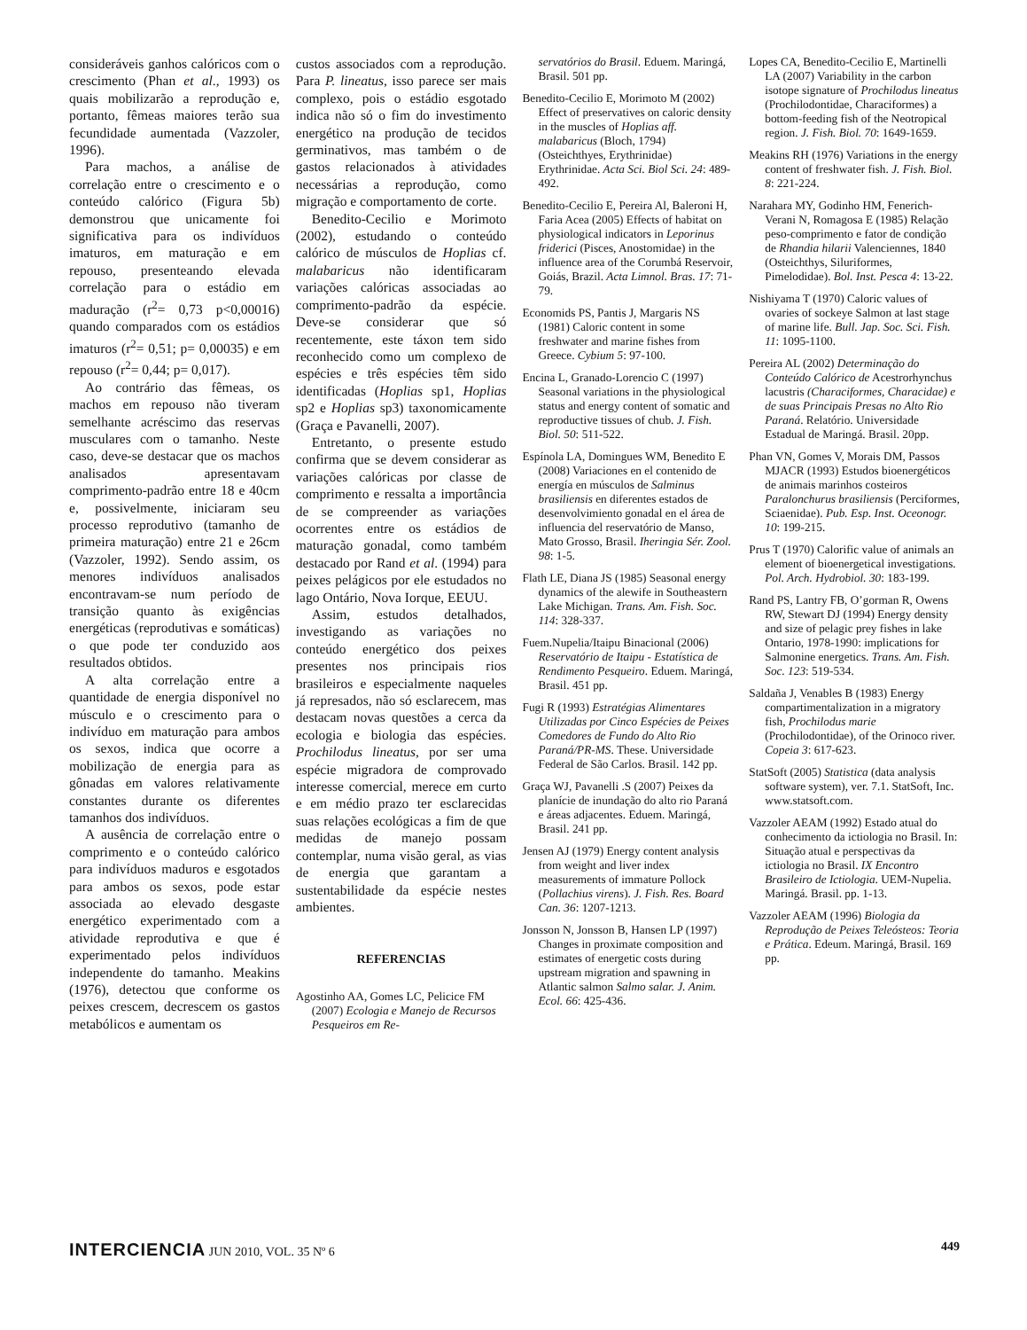consideráveis ganhos calóricos com o crescimento (Phan et al., 1993) os quais mobilizarão a reprodução e, portanto, fêmeas maiores terão sua fecundidade aumentada (Vazzoler, 1996).
Para machos, a análise de correlação entre o crescimento e o conteúdo calórico (Figura 5b) demonstrou que unicamente foi significativa para os indivíduos imaturos, em maturação e em repouso, presenteando elevada correlação para o estádio em maduração (r<sup>2</sup>= 0,73 p<0,00016) quando comparados com os estádios imaturos (r<sup>2</sup>= 0,51; p= 0,00035) e em repouso (r<sup>2</sup>= 0,44; p= 0,017).
Ao contrário das fêmeas, os machos em repouso não tiveram semelhante acréscimo das reservas musculares com o tamanho. Neste caso, deve-se destacar que os machos analisados apresentavam comprimento-padrão entre 18 e 40cm e, possivelmente, iniciaram seu processo reprodutivo (tamanho de primeira maturação) entre 21 e 26cm (Vazzoler, 1992). Sendo assim, os menores indivíduos analisados encontravam-se num período de transição quanto às exigências energéticas (reprodutivas e somáticas) o que pode ter conduzido aos resultados obtidos.
A alta correlação entre a quantidade de energia disponível no músculo e o crescimento para o indivíduo em maturação para ambos os sexos, indica que ocorre a mobilização de energia para as gônadas em valores relativamente constantes durante os diferentes tamanhos dos indivíduos.
A ausência de correlação entre o comprimento e o conteúdo calórico para indivíduos maduros e esgotados para ambos os sexos, pode estar associada ao elevado desgaste energético experimentado com a atividade reprodutiva e que é experimentado pelos indivíduos independente do tamanho. Meakins (1976), detectou que conforme os peixes crescem, decrescem os gastos metabólicos e aumentam os
custos associados com a reprodução. Para P. lineatus, isso parece ser mais complexo, pois o estádio esgotado indica não só o fim do investimento energético na produção de tecidos germinativos, mas também o de gastos relacionados à atividades necessárias a reprodução, como migração e comportamento de corte.
Benedito-Cecilio e Morimoto (2002), estudando o conteúdo calórico de músculos de Hoplias cf. malabaricus não identificaram variações calóricas associadas ao comprimento-padrão da espécie. Deve-se considerar que só recentemente, este táxon tem sido reconhecido como um complexo de espécies e três espécies têm sido identificadas (Hoplias sp1, Hoplias sp2 e Hoplias sp3) taxonomicamente (Graça e Pavanelli, 2007).
Entretanto, o presente estudo confirma que se devem considerar as variações calóricas por classe de comprimento e ressalta a importância de se compreender as variações ocorrentes entre os estádios de maturação gonadal, como também destacado por Rand et al. (1994) para peixes pelágicos por ele estudados no lago Ontário, Nova Iorque, EEUU.
Assim, estudos detalhados, investigando as variações no conteúdo energético dos peixes presentes nos principais rios brasileiros e especialmente naqueles já represados, não só esclarecem, mas destacam novas questões a cerca da ecologia e biologia das espécies. Prochilodus lineatus, por ser uma espécie migradora de comprovado interesse comercial, merece em curto e em médio prazo ter esclarecidas suas relações ecológicas a fim de que medidas de manejo possam contemplar, numa visão geral, as vias de energia que garantam a sustentabilidade da espécie nestes ambientes.
REFERENCIAS
Agostinho AA, Gomes LC, Pelicice FM (2007) Ecologia e Manejo de Recursos Pesqueiros em Re-
servatórios do Brasil. Eduem. Maringá, Brasil. 501 pp.
Benedito-Cecilio E, Morimoto M (2002) Effect of preservatives on caloric density in the muscles of Hoplias aff. malabaricus (Bloch, 1794) (Osteichthyes, Erythrinidae) Erythrinidae. Acta Sci. Biol Sci. 24: 489-492.
Benedito-Cecilio E, Pereira Al, Baleroni H, Faria Acea (2005) Effects of habitat on physiological indicators in Leporinus friderici (Pisces, Anostomidae) in the influence area of the Corumbá Reservoir, Goiás, Brazil. Acta Limnol. Bras. 17: 71-79.
Economids PS, Pantis J, Margaris NS (1981) Caloric content in some freshwater and marine fishes from Greece. Cybium 5: 97-100.
Encina L, Granado-Lorencio C (1997) Seasonal variations in the physiological status and energy content of somatic and reproductive tissues of chub. J. Fish. Biol. 50: 511-522.
Espínola LA, Domingues WM, Benedito E (2008) Variaciones en el contenido de energía en músculos de Salminus brasiliensis en diferentes estados de desenvolvimiento gonadal en el área de influencia del reservatório de Manso, Mato Grosso, Brasil. Iheringia Sér. Zool. 98: 1-5.
Flath LE, Diana JS (1985) Seasonal energy dynamics of the alewife in Southeastern Lake Michigan. Trans. Am. Fish. Soc. 114: 328-337.
Fuem.Nupelia/Itaipu Binacional (2006) Reservatório de Itaipu - Estatística de Rendimento Pesqueiro. Eduem. Maringá, Brasil. 451 pp.
Fugi R (1993) Estratégias Alimentares Utilizadas por Cinco Espécies de Peixes Comedores de Fundo do Alto Rio Paraná/PR-MS. These. Universidade Federal de São Carlos. Brasil. 142 pp.
Graça WJ, Pavanelli .S (2007) Peixes da planície de inundação do alto rio Paraná e áreas adjacentes. Eduem. Maringá, Brasil. 241 pp.
Jensen AJ (1979) Energy content analysis from weight and liver index measurements of immature Pollock (Pollachius virens). J. Fish. Res. Board Can. 36: 1207-1213.
Jonsson N, Jonsson B, Hansen LP (1997) Changes in proximate composition and estimates of energetic costs during upstream migration and spawning in Atlantic salmon Salmo salar. J. Anim. Ecol. 66: 425-436.
Lopes CA, Benedito-Cecilio E, Martinelli LA (2007) Variability in the carbon isotope signature of Prochilodus lineatus (Prochilodontidae, Characiformes) a bottom-feeding fish of the Neotropical region. J. Fish. Biol. 70: 1649-1659.
Meakins RH (1976) Variations in the energy content of freshwater fish. J. Fish. Biol. 8: 221-224.
Narahara MY, Godinho HM, Fenerich-Verani N, Romagosa E (1985) Relação peso-comprimento e fator de condição de Rhandia hilarii Valenciennes, 1840 (Osteichthys, Siluriformes, Pimelodidae). Bol. Inst. Pesca 4: 13-22.
Nishiyama T (1970) Caloric values of ovaries of sockeye Salmon at last stage of marine life. Bull. Jap. Soc. Sci. Fish. 11: 1095-1100.
Pereira AL (2002) Determinação do Conteúdo Calórico de Acestrorhynchus lacustris (Characiformes, Characidae) e de suas Principais Presas no Alto Rio Paraná. Relatório. Universidade Estadual de Maringá. Brasil. 20pp.
Phan VN, Gomes V, Morais DM, Passos MJACR (1993) Estudos bioenergéticos de animais marinhos costeiros Paralonchurus brasiliensis (Perciformes, Sciaenidae). Pub. Esp. Inst. Oceonogr. 10: 199-215.
Prus T (1970) Calorific value of animals an element of bioenergetical investigations. Pol. Arch. Hydrobiol. 30: 183-199.
Rand PS, Lantry FB, O’gorman R, Owens RW, Stewart DJ (1994) Energy density and size of pelagic prey fishes in lake Ontario, 1978-1990: implications for Salmonine energetics. Trans. Am. Fish. Soc. 123: 519-534.
Saldaña J, Venables B (1983) Energy compartimentalization in a migratory fish, Prochilodus marie (Prochilodontidae), of the Orinoco river. Copeia 3: 617-623.
StatSoft (2005) Statistica (data analysis software system), ver. 7.1. StatSoft, Inc. www.statsoft.com.
Vazzoler AEAM (1992) Estado atual do conhecimento da ictiologia no Brasil. In: Situação atual e perspectivas da ictiologia no Brasil. IX Encontro Brasileiro de Ictiologia. UEM-Nupelia. Maringá. Brasil. pp. 1-13.
Vazzoler AEAM (1996) Biologia da Reprodução de Peixes Teleósteos: Teoria e Prática. Edeum. Maringá, Brasil. 169 pp.
INTERCIENCIA JUN 2010, VOL. 35 Nº 6
449